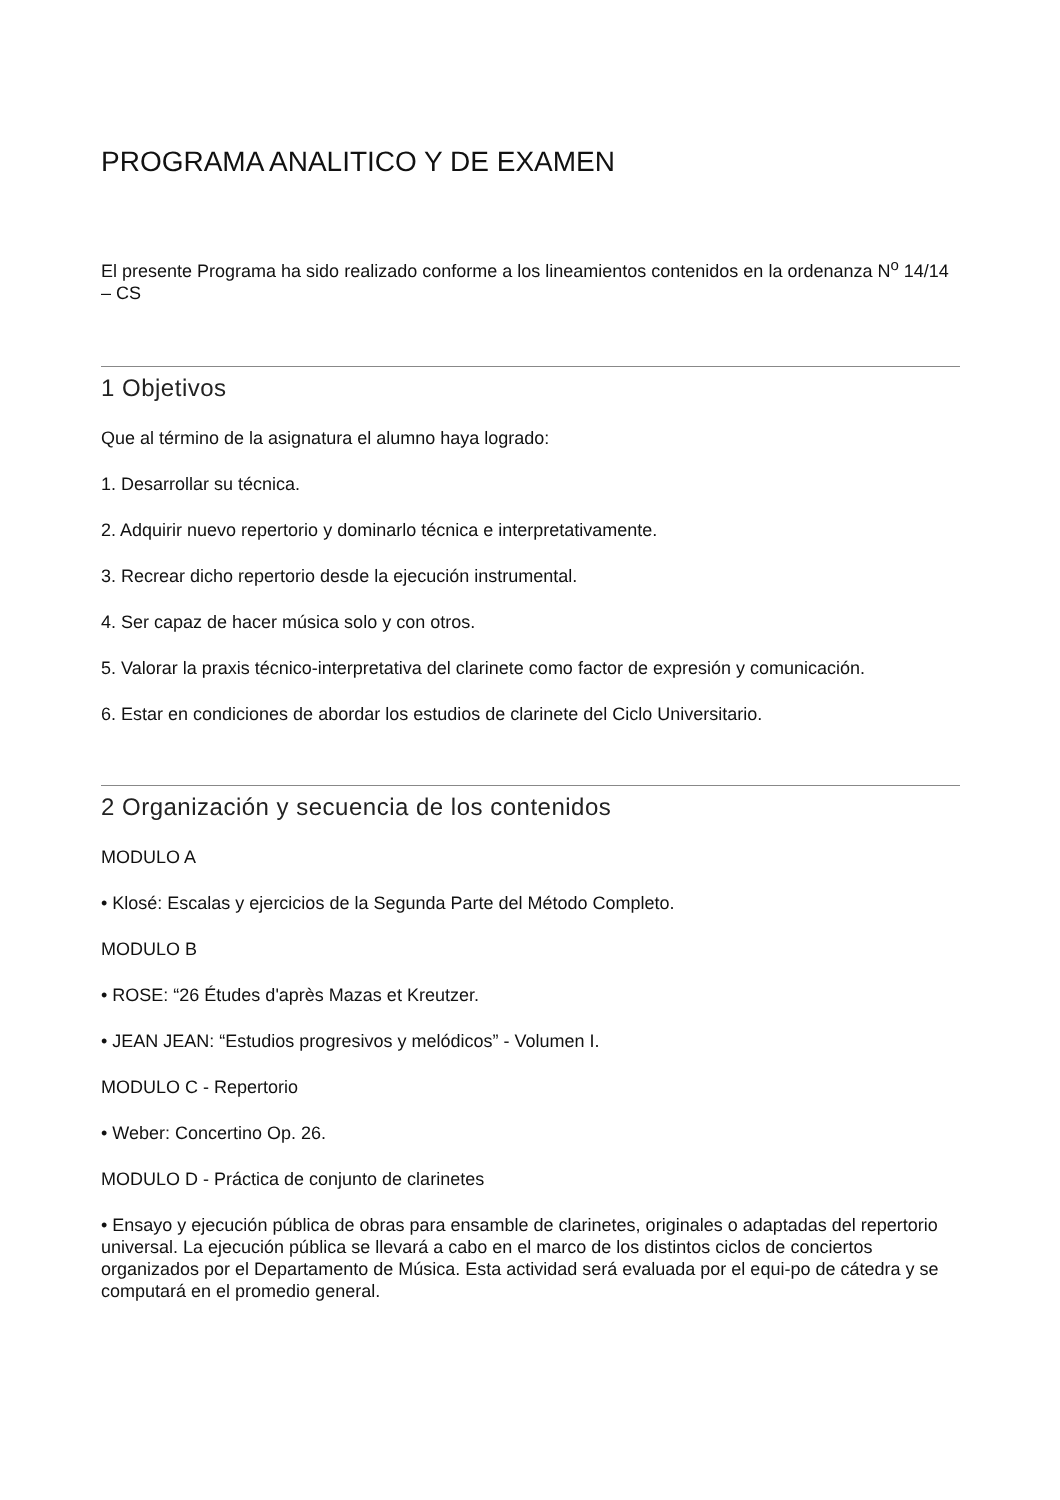PROGRAMA ANALITICO Y DE EXAMEN
El presente Programa ha sido realizado conforme a los lineamientos contenidos en la ordenanza N<sup>o</sup> 14/14 – CS
1 Objetivos
Que al término de la asignatura el alumno haya logrado:
1. Desarrollar su técnica.
2. Adquirir nuevo repertorio y dominarlo técnica e interpretativamente.
3. Recrear dicho repertorio desde la ejecución instrumental.
4. Ser capaz de hacer música solo y con otros.
5. Valorar la praxis técnico-interpretativa del clarinete como factor de expresión y comunicación.
6. Estar en condiciones de abordar los estudios de clarinete del Ciclo Universitario.
2 Organización y secuencia de los contenidos
MODULO A
• Klosé: Escalas y ejercicios de la Segunda Parte del Método Completo.
MODULO B
• ROSE: “26 Études d'après Mazas et Kreutzer.
• JEAN JEAN: “Estudios progresivos y melódicos” - Volumen I.
MODULO C - Repertorio
• Weber: Concertino Op. 26.
MODULO D - Práctica de conjunto de clarinetes
• Ensayo y ejecución pública de obras para ensamble de clarinetes, originales o adaptadas del repertorio universal. La ejecución pública se llevará a cabo en el marco de los distintos ciclos de conciertos organizados por el Departamento de Música. Esta actividad será evaluada por el equi-po de cátedra y se computará en el promedio general.